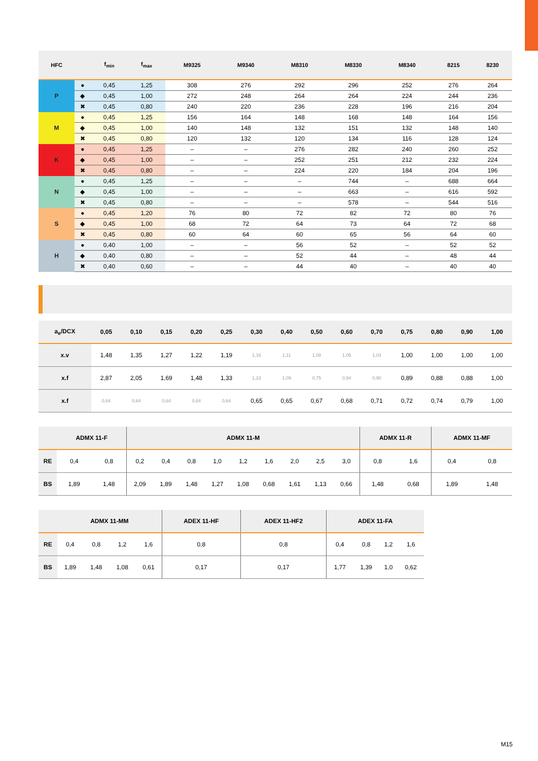| HFC | | f<sub>min</sub> | f<sub>max</sub> | M9325 | M9340 | M8310 | M8330 | M8340 | 8215 | 8230 |
| --- | --- | --- | --- | --- | --- | --- | --- | --- | --- | --- |
| P | ● | 0,45 | 1,25 | 308 | 276 | 292 | 296 | 252 | 276 | 264 |
| | ◆ | 0,45 | 1,00 | 272 | 248 | 264 | 264 | 224 | 244 | 236 |
| | ✖ | 0,45 | 0,80 | 240 | 220 | 236 | 228 | 196 | 216 | 204 |
| M | ● | 0,45 | 1,25 | 156 | 164 | 148 | 168 | 148 | 164 | 156 |
| | ◆ | 0,45 | 1,00 | 140 | 148 | 132 | 151 | 132 | 148 | 140 |
| | ✖ | 0,45 | 0,80 | 120 | 132 | 120 | 134 | 116 | 128 | 124 |
| K | ● | 0,45 | 1,25 | – | – | 276 | 282 | 240 | 260 | 252 |
| | ◆ | 0,45 | 1,00 | – | – | 252 | 251 | 212 | 232 | 224 |
| | ✖ | 0,45 | 0,80 | – | – | 224 | 220 | 184 | 204 | 196 |
| N | ● | 0,45 | 1,25 | – | – | – | 744 | – | 688 | 664 |
| | ◆ | 0,45 | 1,00 | – | – | – | 663 | – | 616 | 592 |
| | ✖ | 0,45 | 0,80 | – | – | – | 578 | – | 544 | 516 |
| S | ● | 0,45 | 1,20 | 76 | 80 | 72 | 82 | 72 | 80 | 76 |
| | ◆ | 0,45 | 1,00 | 68 | 72 | 64 | 73 | 64 | 72 | 68 |
| | ✖ | 0,45 | 0,80 | 60 | 64 | 60 | 65 | 56 | 64 | 60 |
| H | ● | 0,40 | 1,00 | – | – | 56 | 52 | – | 52 | 52 |
| | ◆ | 0,40 | 0,80 | – | – | 52 | 44 | – | 48 | 44 |
| | ✖ | 0,40 | 0,60 | – | – | 44 | 40 | – | 40 | 40 |
| a<sub>e</sub>/DCX | 0,05 | 0,10 | 0,15 | 0,20 | 0,25 | 0,30 | 0,40 | 0,50 | 0,60 | 0,70 | 0,75 | 0,80 | 0,90 | 1,00 |
| --- | --- | --- | --- | --- | --- | --- | --- | --- | --- | --- | --- | --- | --- | --- |
| x.v | 1,48 | 1,35 | 1,27 | 1,22 | 1,19 | 1,16 | 1,11 | 1,08 | 1,05 | 1,03 | 1,00 | 1,00 | 1,00 | 1,00 |
| x.f | 2,87 | 2,05 | 1,69 | 1,48 | 1,33 | 1,23 | 1,09 | 0,75 | 0,94 | 0,90 | 0,89 | 0,88 | 0,88 | 1,00 |
| x.f | 0,64 | 0,64 | 0,64 | 0,64 | 0,64 | 0,65 | 0,65 | 0,67 | 0,68 | 0,71 | 0,72 | 0,74 | 0,79 | 1,00 |
| | ADMX 11-F | | ADMX 11-M | | | | | | | | | ADMX 11-R | | ADMX 11-MF | |
| --- | --- | --- | --- | --- | --- | --- | --- | --- | --- | --- | --- | --- | --- | --- | --- |
| RE | 0,4 | 0,8 | 0,2 | 0,4 | 0,8 | 1,0 | 1,2 | 1,6 | 2,0 | 2,5 | 3,0 | 0,8 | 1,6 | 0,4 | 0,8 |
| BS | 1,89 | 1,48 | 2,09 | 1,89 | 1,48 | 1,27 | 1,08 | 0,68 | 1,61 | 1,13 | 0,66 | 1,48 | 0,68 | 1,89 | 1,48 |
| | ADMX 11-MM | | | | ADEX 11-HF | ADEX 11-HF2 | ADEX 11-FA | | | |
| --- | --- | --- | --- | --- | --- | --- | --- | --- | --- | --- |
| RE | 0,4 | 0,8 | 1,2 | 1,6 | 0,8 | 0,8 | 0,4 | 0,8 | 1,2 | 1,6 |
| BS | 1,89 | 1,48 | 1,08 | 0,61 | 0,17 | 0,17 | 1,77 | 1,39 | 1,0 | 0,62 |
M15